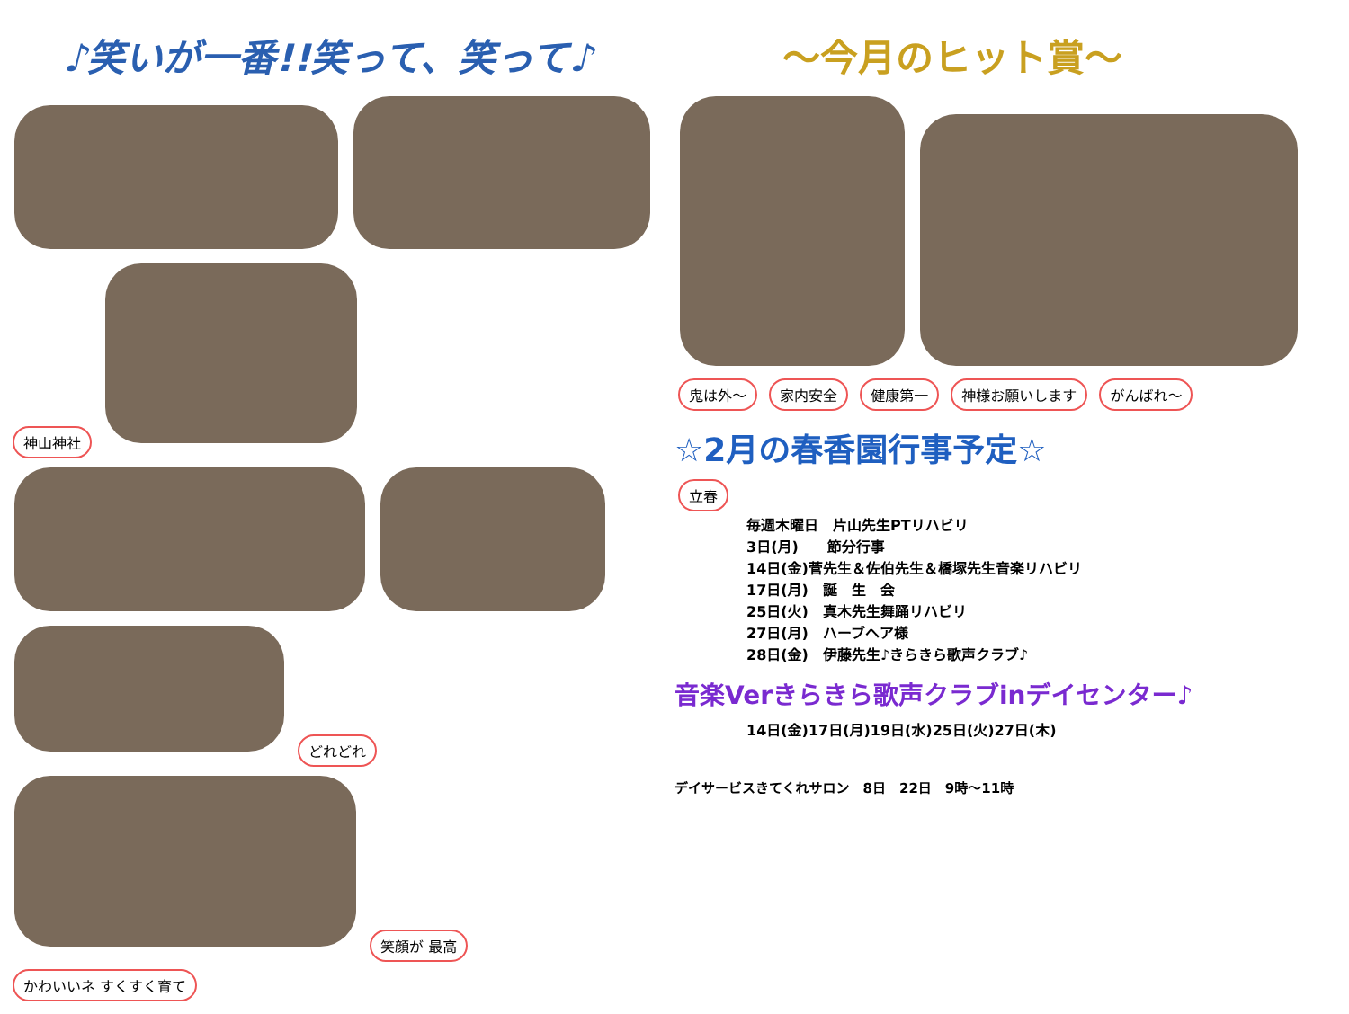♪笑いが一番!!笑って、笑って♪
神山神社 どれどれ 笑顔が 最高 かわいいネ すくすく育て
～今月のヒット賞～
鬼は外～ 家内安全 健康第一 神様お願いします がんばれ～
☆2月の春香園行事予定☆
立春
毎週木曜日　片山先生PTリハビリ
3日(月)　　節分行事
14日(金)菅先生＆佐伯先生＆橋塚先生音楽リハビリ
17日(月)　誕　生　会
25日(火)　真木先生舞踊リハビリ
27日(月)　ハーブヘア様
28日(金)　伊藤先生♪きらきら歌声クラブ♪
音楽Verきらきら歌声クラブinデイセンター♪
14日(金)17日(月)19日(水)25日(火)27日(木)
デイサービスきてくれサロン　8日　22日　9時～11時